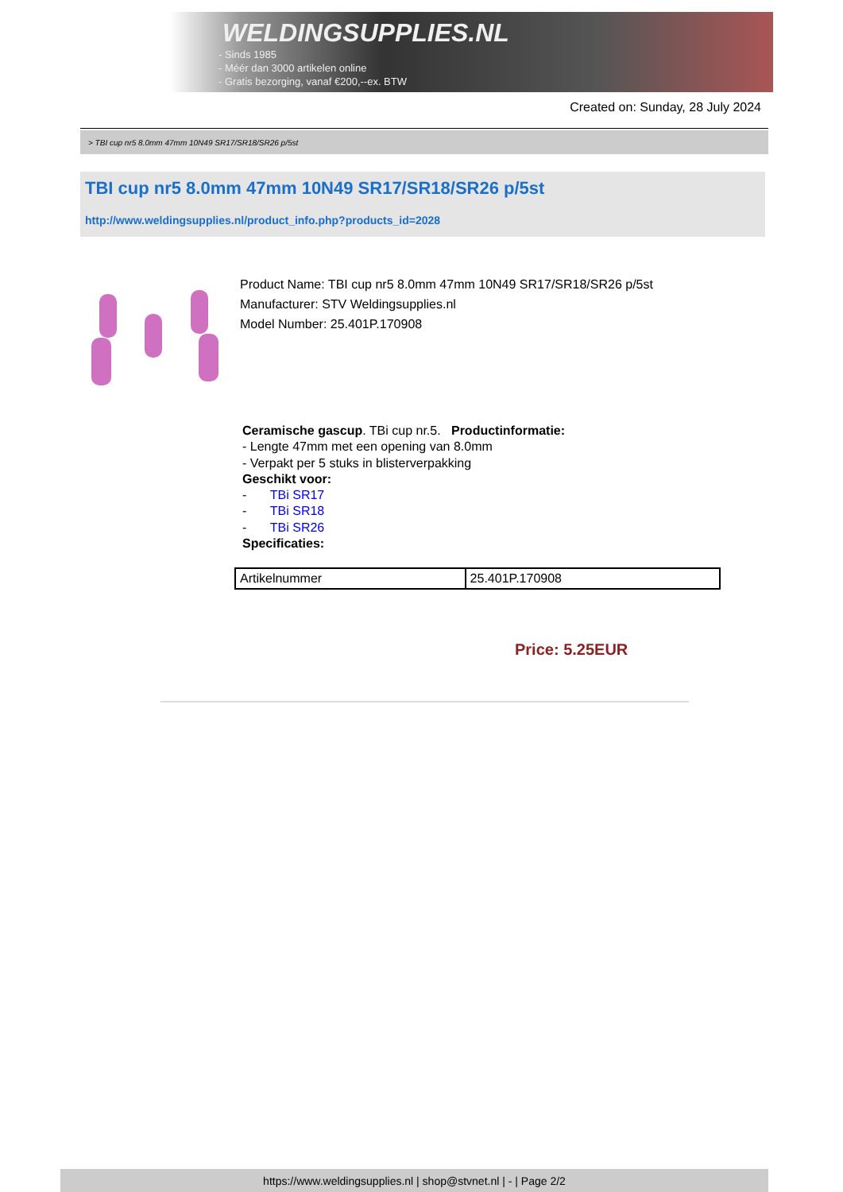WELDINGSUPPLIES.NL
- Sinds 1985
- Méér dan 3000 artikelen online
- Gratis bezorging, vanaf €200,--ex. BTW
Created on: Sunday, 28 July 2024
> TBI cup nr5 8.0mm 47mm 10N49 SR17/SR18/SR26 p/5st
TBI cup nr5 8.0mm 47mm 10N49 SR17/SR18/SR26 p/5st
http://www.weldingsupplies.nl/product_info.php?products_id=2028
Product Name: TBI cup nr5 8.0mm 47mm 10N49 SR17/SR18/SR26 p/5st
Manufacturer: STV Weldingsupplies.nl
Model Number: 25.401P.170908
Ceramische gascup. TBi cup nr.5. Productinformatie:
- Lengte 47mm met een opening van 8.0mm
- Verpakt per 5 stuks in blisterverpakking
Geschikt voor:
- TBi SR17
- TBi SR18
- TBi SR26
Specificaties:
| Artikelnummer | 25.401P.170908 |
Price: 5.25EUR
https://www.weldingsupplies.nl | shop@stvnet.nl | - | Page 2/2